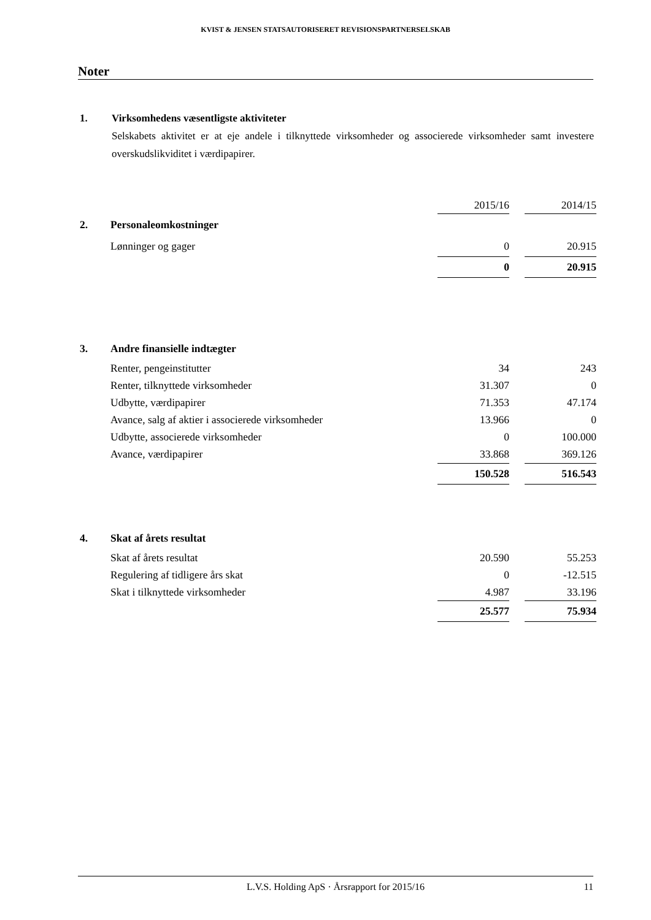KVIST & JENSEN STATSAUTORISERET REVISIONSPARTNERSELSKAB
Noter
1. Virksomhedens væsentligste aktiviteter
Selskabets aktivitet er at eje andele i tilknyttede virksomheder og associerede virksomheder samt investere overskudslikviditet i værdipapirer.
| | | 2015/16 | | 2014/15 |
| 2. | Personaleomkostninger | | | |
| | Lønninger og gager | 0 | | 20.915 |
| | | 0 | | 20.915 |
| 3. | Andre finansielle indtægter | | | |
| | Renter, pengeinstitutter | 34 | | 243 |
| | Renter, tilknyttede virksomheder | 31.307 | | 0 |
| | Udbytte, værdipapirer | 71.353 | | 47.174 |
| | Avance, salg af aktier i associerede virksomheder | 13.966 | | 0 |
| | Udbytte, associerede virksomheder | 0 | | 100.000 |
| | Avance, værdipapirer | 33.868 | | 369.126 |
| | | 150.528 | | 516.543 |
| 4. | Skat af årets resultat | | | |
| | Skat af årets resultat | 20.590 | | 55.253 |
| | Regulering af tidligere års skat | 0 | | -12.515 |
| | Skat i tilknyttede virksomheder | 4.987 | | 33.196 |
| | | 25.577 | | 75.934 |
L.V.S. Holding ApS · Årsrapport for 2015/16
11